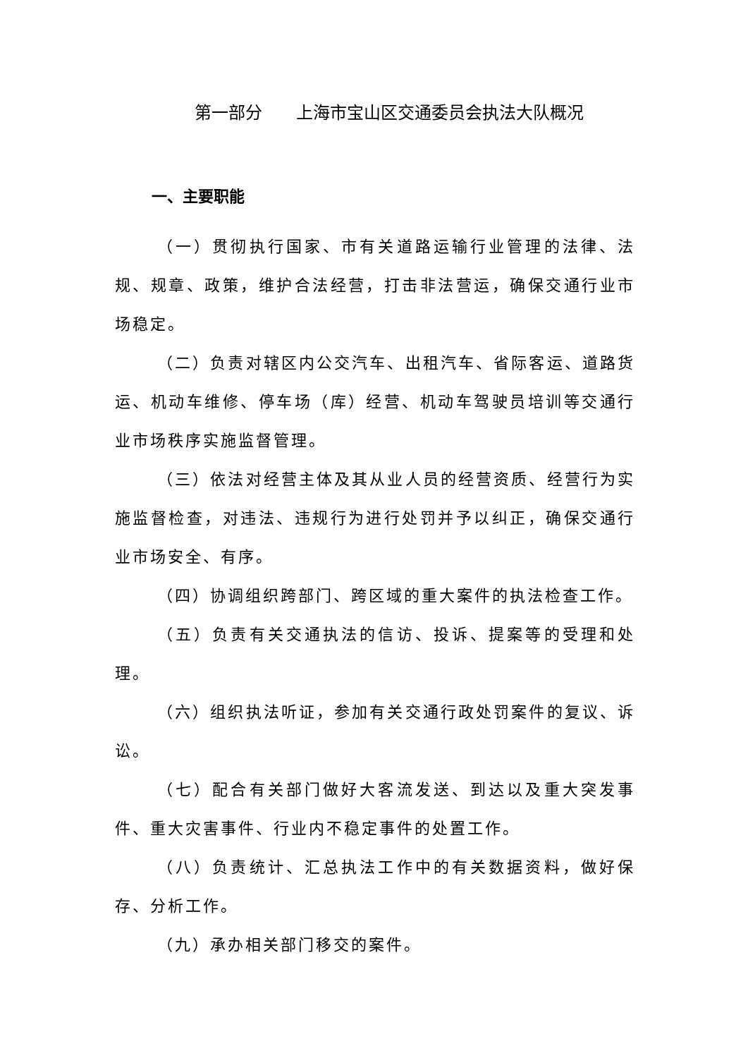第一部分　　上海市宝山区交通委员会执法大队概况
一、主要职能
（一）贯彻执行国家、市有关道路运输行业管理的法律、法规、规章、政策，维护合法经营，打击非法营运，确保交通行业市场稳定。
（二）负责对辖区内公交汽车、出租汽车、省际客运、道路货运、机动车维修、停车场（库）经营、机动车驾驶员培训等交通行业市场秩序实施监督管理。
（三）依法对经营主体及其从业人员的经营资质、经营行为实施监督检查，对违法、违规行为进行处罚并予以纠正，确保交通行业市场安全、有序。
（四）协调组织跨部门、跨区域的重大案件的执法检查工作。
（五）负责有关交通执法的信访、投诉、提案等的受理和处理。
（六）组织执法听证，参加有关交通行政处罚案件的复议、诉讼。
（七）配合有关部门做好大客流发送、到达以及重大突发事件、重大灾害事件、行业内不稳定事件的处置工作。
（八）负责统计、汇总执法工作中的有关数据资料，做好保存、分析工作。
（九）承办相关部门移交的案件。